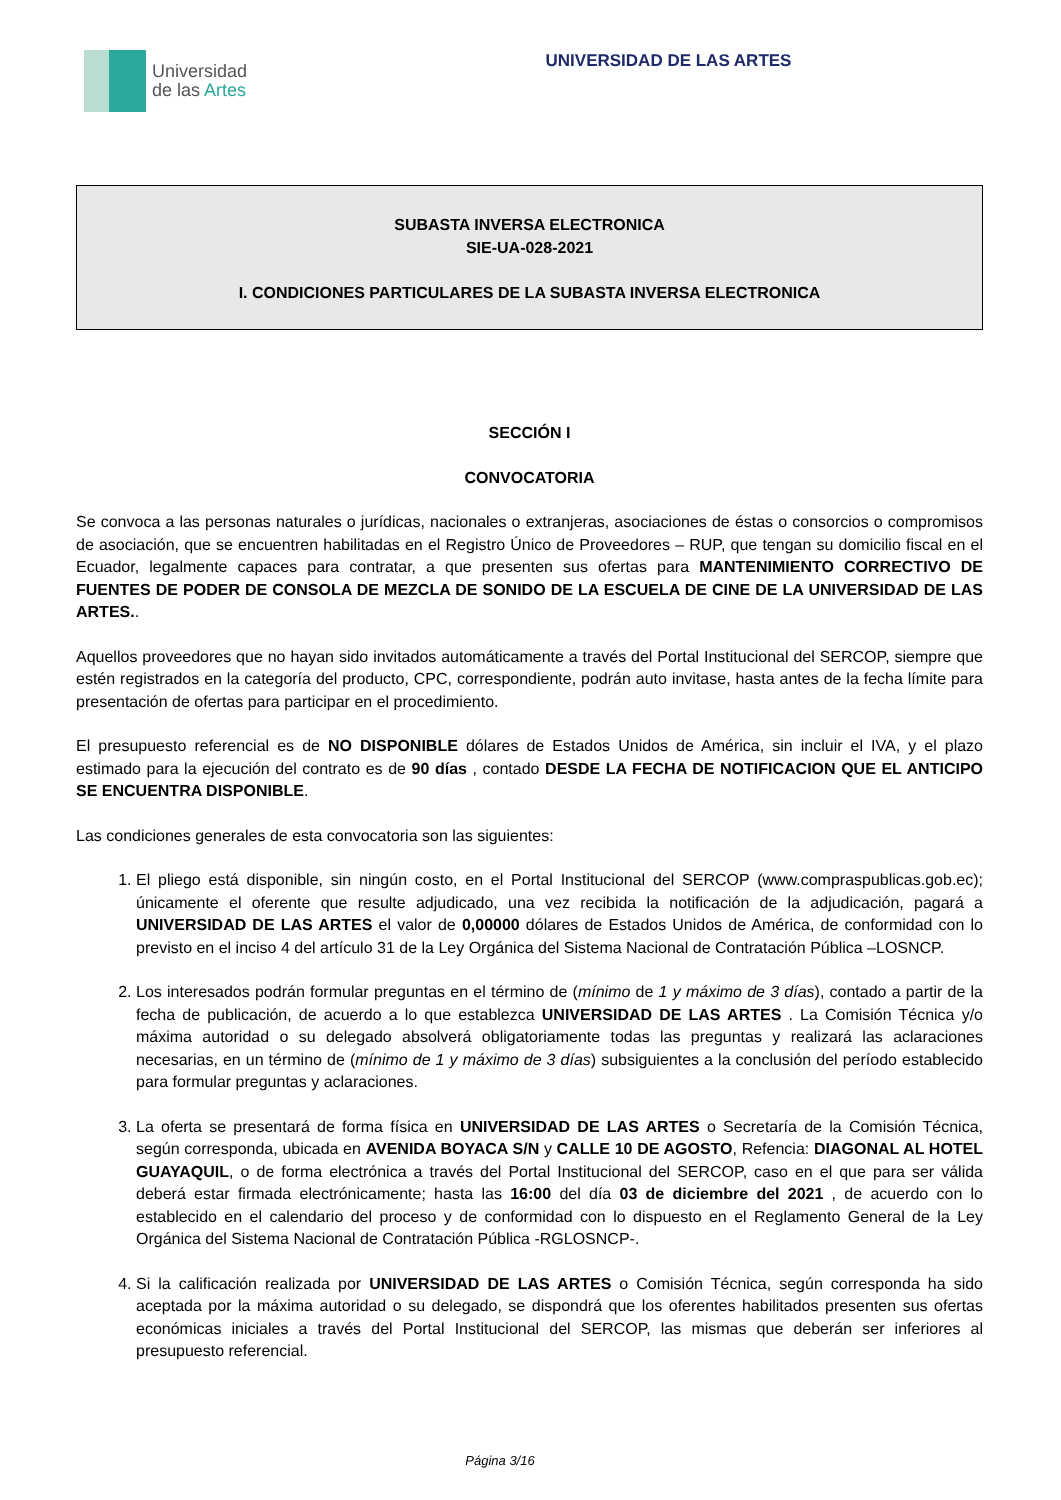Universidad
de las Artes
UNIVERSIDAD DE LAS ARTES
SUBASTA INVERSA ELECTRONICA
SIE-UA-028-2021
I. CONDICIONES PARTICULARES DE LA SUBASTA INVERSA ELECTRONICA
SECCIÓN I
CONVOCATORIA
Se convoca a las personas naturales o jurídicas, nacionales o extranjeras, asociaciones de éstas o consorcios o compromisos de asociación, que se encuentren habilitadas en el Registro Único de Proveedores – RUP, que tengan su domicilio fiscal en el Ecuador, legalmente capaces para contratar, a que presenten sus ofertas para MANTENIMIENTO CORRECTIVO DE FUENTES DE PODER DE CONSOLA DE MEZCLA DE SONIDO DE LA ESCUELA DE CINE DE LA UNIVERSIDAD DE LAS ARTES..
Aquellos proveedores que no hayan sido invitados automáticamente a través del Portal Institucional del SERCOP, siempre que estén registrados en la categoría del producto, CPC, correspondiente, podrán auto invitase, hasta antes de la fecha límite para presentación de ofertas para participar en el procedimiento.
El presupuesto referencial es de NO DISPONIBLE dólares de Estados Unidos de América, sin incluir el IVA, y el plazo estimado para la ejecución del contrato es de 90 días , contado DESDE LA FECHA DE NOTIFICACION QUE EL ANTICIPO SE ENCUENTRA DISPONIBLE.
Las condiciones generales de esta convocatoria son las siguientes:
1. El pliego está disponible, sin ningún costo, en el Portal Institucional del SERCOP (www.compraspublicas.gob.ec); únicamente el oferente que resulte adjudicado, una vez recibida la notificación de la adjudicación, pagará a UNIVERSIDAD DE LAS ARTES el valor de 0,00000 dólares de Estados Unidos de América, de conformidad con lo previsto en el inciso 4 del artículo 31 de la Ley Orgánica del Sistema Nacional de Contratación Pública –LOSNCP.
2. Los interesados podrán formular preguntas en el término de (mínimo de 1 y máximo de 3 días), contado a partir de la fecha de publicación, de acuerdo a lo que establezca UNIVERSIDAD DE LAS ARTES . La Comisión Técnica y/o máxima autoridad o su delegado absolverá obligatoriamente todas las preguntas y realizará las aclaraciones necesarias, en un término de (mínimo de 1 y máximo de 3 días) subsiguientes a la conclusión del período establecido para formular preguntas y aclaraciones.
3. La oferta se presentará de forma física en UNIVERSIDAD DE LAS ARTES o Secretaría de la Comisión Técnica, según corresponda, ubicada en AVENIDA BOYACA S/N y CALLE 10 DE AGOSTO, Refencia: DIAGONAL AL HOTEL GUAYAQUIL, o de forma electrónica a través del Portal Institucional del SERCOP, caso en el que para ser válida deberá estar firmada electrónicamente; hasta las 16:00 del día 03 de diciembre del 2021 , de acuerdo con lo establecido en el calendario del proceso y de conformidad con lo dispuesto en el Reglamento General de la Ley Orgánica del Sistema Nacional de Contratación Pública -RGLOSNCP-.
4. Si la calificación realizada por UNIVERSIDAD DE LAS ARTES o Comisión Técnica, según corresponda ha sido aceptada por la máxima autoridad o su delegado, se dispondrá que los oferentes habilitados presenten sus ofertas económicas iniciales a través del Portal Institucional del SERCOP, las mismas que deberán ser inferiores al presupuesto referencial.
Página 3/16